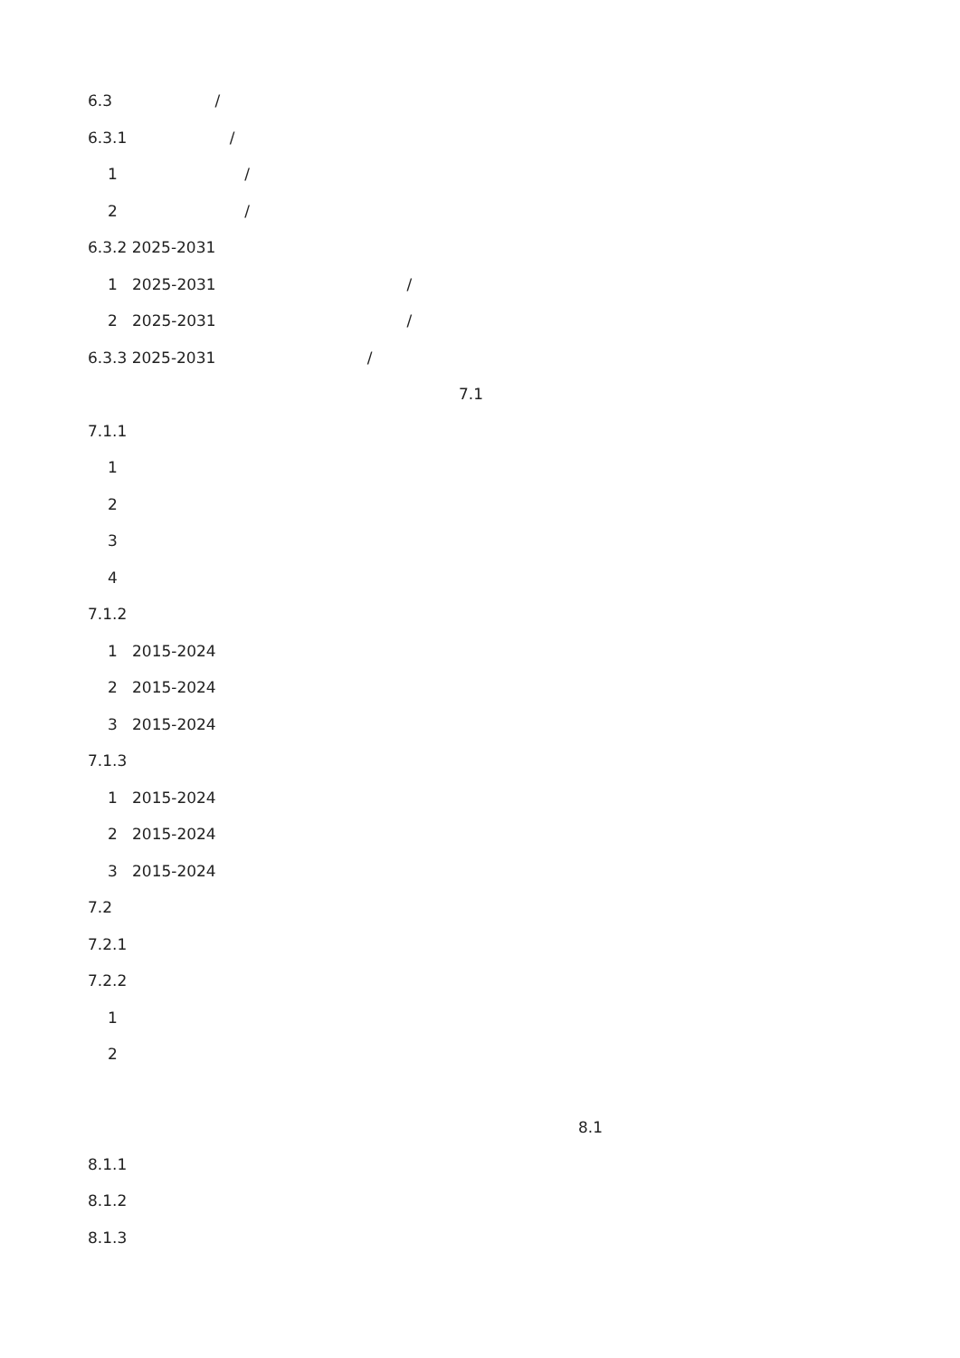6.3 /
6.3.1 /
1 /
2 /
6.3.2 2025-2031
1 2025-2031 /
2 2025-2031 /
6.3.3 2025-2031 /
7.1
7.1.1
1
2
3
4
7.1.2
1 2015-2024
2 2015-2024
3 2015-2024
7.1.3
1 2015-2024
2 2015-2024
3 2015-2024
7.2
7.2.1
7.2.2
1
2
8.1
8.1.1
8.1.2
8.1.3